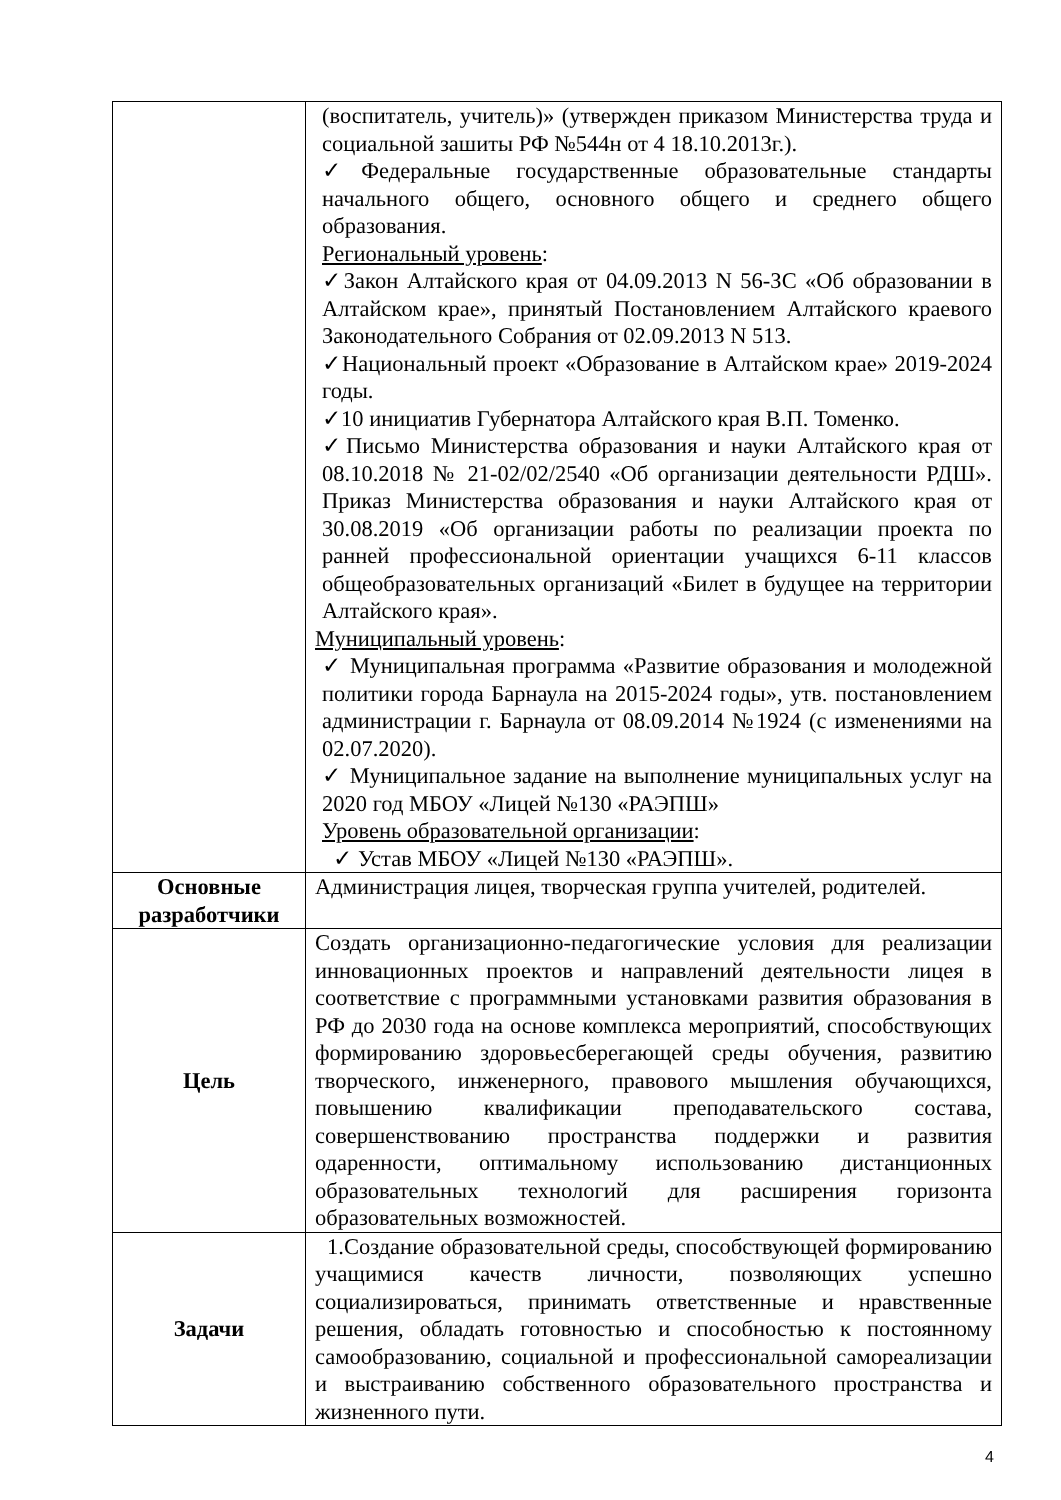| | (воспитатель, учитель)» (утвержден приказом Министерства труда и социальной зашиты РФ №544н от 4 18.10.2013г.). ✓Федеральные государственные образовательные стандарты начального общего, основного общего и среднего общего образования. Региональный уровень : ✓Закон Алтайского края от 04.09.2013 N 56-ЗС «Об образовании в Алтайском крае», принятый Постановлением Алтайского краевого Законодательного Собрания от 02.09.2013 N 513. ✓Национальный проект «Образование в Алтайском крае» 2019-2024 годы. ✓10 инициатив Губернатора Алтайского края В.П. Томенко. ✓Письмо Министерства образования и науки Алтайского края от 08.10.2018 № 21-02/02/2540 «Об организации деятельности РДШ». Приказ Министерства образования и науки Алтайского края от 30.08.2019 «Об организации работы по реализации проекта по ранней профессиональной ориентации учащихся 6-11 классов общеобразовательных организаций «Билет в будущее на территории Алтайского края». Муниципальный уровень : ✓ Муниципальная программа «Развитие образования и молодежной политики города Барнаула на 2015-2024 годы», утв. постановлением администрации г. Барнаула от 08.09.2014 №1924 (с изменениями на 02.07.2020). ✓ Муниципальное задание на выполнение муниципальных услуг на 2020 год МБОУ «Лицей №130 «РАЭПШ» Уровень образовательной организации : ✓ Устав МБОУ «Лицей №130 «РАЭПШ». |
| Основные разработчики | Администрация лицея, творческая группа учителей, родителей. |
| Цель | Создать организационно-педагогические условия для реализации инновационных проектов и направлений деятельности лицея в соответствие с программными установками развития образования в РФ до 2030 года на основе комплекса мероприятий, способствующих формированию здоровьесберегающей среды обучения, развитию творческого, инженерного, правового мышления обучающихся, повышению квалификации преподавательского состава, совершенствованию пространства поддержки и развития одаренности, оптимальному использованию дистанционных образовательных технологий для расширения горизонта образовательных возможностей. |
| Задачи | 1.Создание образовательной среды, способствующей формированию учащимися качеств личности, позволяющих успешно социализироваться, принимать ответственные и нравственные решения, обладать готовностью и способностью к постоянному самообразованию, социальной и профессиональной самореализации и выстраиванию собственного образовательного пространства и жизненного пути. |
4